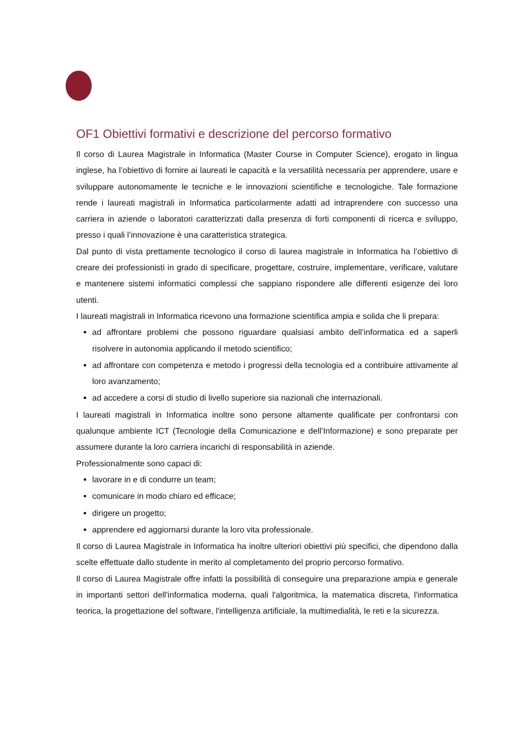OF1 Obiettivi formativi e descrizione del percorso formativo
Il corso di Laurea Magistrale in Informatica (Master Course in Computer Science), erogato in lingua inglese, ha l’obiettivo di fornire ai laureati le capacità e la versatilità necessaria per apprendere, usare e sviluppare autonomamente le tecniche e le innovazioni scientifiche e tecnologiche. Tale formazione rende i laureati magistrali in Informatica particolarmente adatti ad intraprendere con successo una carriera in aziende o laboratori caratterizzati dalla presenza di forti componenti di ricerca e sviluppo, presso i quali l’innovazione è una caratteristica strategica.
Dal punto di vista prettamente tecnologico il corso di laurea magistrale in Informatica ha l’obiettivo di creare dei professionisti in grado di specificare, progettare, costruire, implementare, verificare, valutare e mantenere sistemi informatici complessi che sappiano rispondere alle differenti esigenze dei loro utenti.
I laureati magistrali in Informatica ricevono una formazione scientifica ampia e solida che li prepara:
ad affrontare problemi che possono riguardare qualsiasi ambito dell’informatica ed a saperli risolvere in autonomia applicando il metodo scientifico;
ad affrontare con competenza e metodo i progressi della tecnologia ed a contribuire attivamente al loro avanzamento;
ad accedere a corsi di studio di livello superiore sia nazionali che internazionali.
I laureati magistrali in Informatica inoltre sono persone altamente qualificate per confrontarsi con qualunque ambiente ICT (Tecnologie della Comunicazione e dell’Informazione) e sono preparate per assumere durante la loro carriera incarichi di responsabilità in aziende.
Professionalmente sono capaci di:
lavorare in e di condurre un team;
comunicare in modo chiaro ed efficace;
dirigere un progetto;
apprendere ed aggiornarsi durante la loro vita professionale.
Il corso di Laurea Magistrale in Informatica ha inoltre ulteriori obiettivi più specifici, che dipendono dalla scelte effettuate dallo studente in merito al completamento del proprio percorso formativo.
Il corso di Laurea Magistrale offre infatti la possibilità di conseguire una preparazione ampia e generale in importanti settori dell'informatica moderna, quali l'algoritmica, la matematica discreta, l'informatica teorica, la progettazione del software, l'intelligenza artificiale, la multimedialità, le reti e la sicurezza.